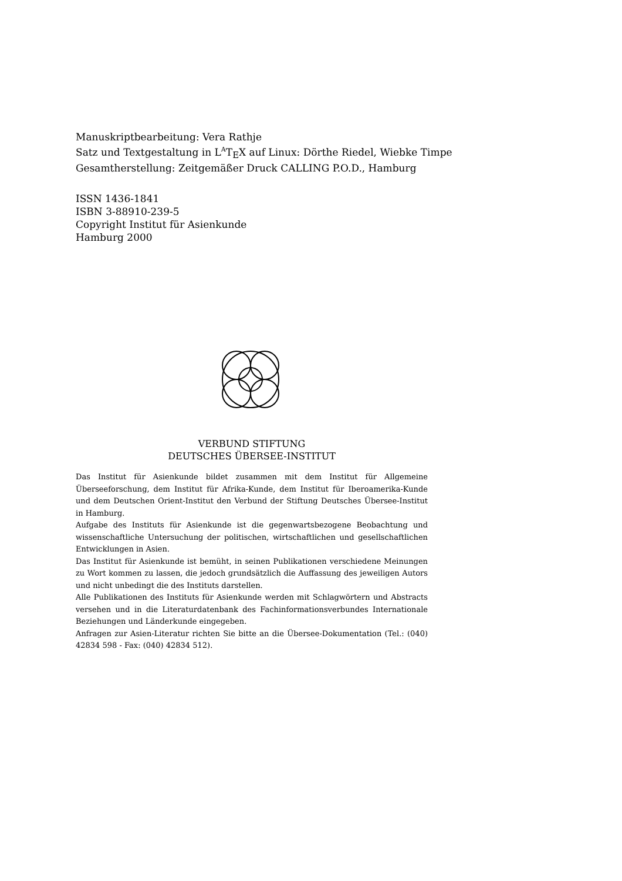Manuskriptbearbeitung: Vera Rathje
Satz und Textgestaltung in L<sup>A</sup>T<sub>E</sub>X auf Linux: Dörthe Riedel, Wiebke Timpe
Gesamtherstellung: Zeitgemäßer Druck CALLING P.O.D., Hamburg
ISSN 1436-1841
ISBN 3-88910-239-5
Copyright Institut für Asienkunde
Hamburg 2000
VERBUND STIFTUNG
DEUTSCHES ÜBERSEE-INSTITUT
Das Institut für Asienkunde bildet zusammen mit dem Institut für Allgemeine Überseeforschung, dem Institut für Afrika-Kunde, dem Institut für Iberoamerika-Kunde und dem Deutschen Orient-Institut den Verbund der Stiftung Deutsches Übersee-Institut in Hamburg.
Aufgabe des Instituts für Asienkunde ist die gegenwartsbezogene Beobachtung und wissenschaftliche Untersuchung der politischen, wirtschaftlichen und gesellschaftlichen Entwicklungen in Asien.
Das Institut für Asienkunde ist bemüht, in seinen Publikationen verschiedene Meinungen zu Wort kommen zu lassen, die jedoch grundsätzlich die Auffassung des jeweiligen Autors und nicht unbedingt die des Instituts darstellen.
Alle Publikationen des Instituts für Asienkunde werden mit Schlagwörtern und Abstracts versehen und in die Literaturdatenbank des Fachinformationsverbundes Internationale Beziehungen und Länderkunde eingegeben.
Anfragen zur Asien-Literatur richten Sie bitte an die Übersee-Dokumentation (Tel.: (040) 42834 598 - Fax: (040) 42834 512).